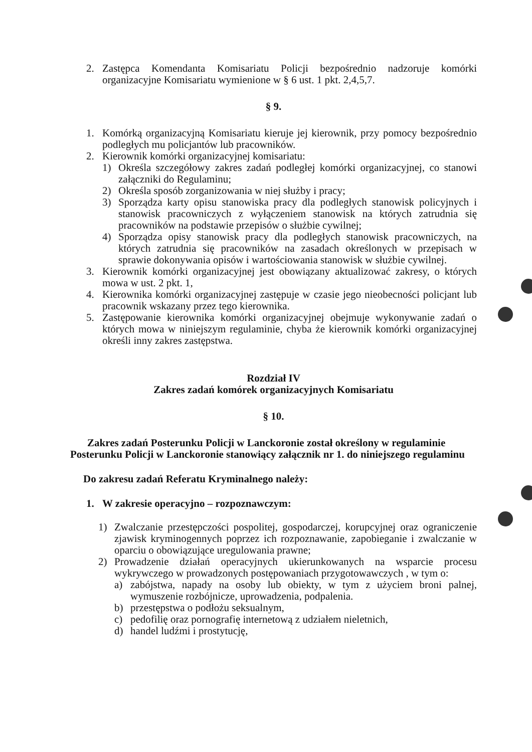2. Zastępca Komendanta Komisariatu Policji bezpośrednio nadzoruje komórki organizacyjne Komisariatu wymienione w § 6 ust. 1 pkt. 2,4,5,7.
§ 9.
1. Komórką organizacyjną Komisariatu kieruje jej kierownik, przy pomocy bezpośrednio podległych mu policjantów lub pracowników.
2. Kierownik komórki organizacyjnej komisariatu:
1) Określa szczegółowy zakres zadań podległej komórki organizacyjnej, co stanowi załączniki do Regulaminu;
2) Określa sposób zorganizowania w niej służby i pracy;
3) Sporządza karty opisu stanowiska pracy dla podległych stanowisk policyjnych i stanowisk pracowniczych z wyłączeniem stanowisk na których zatrudnia się pracowników na podstawie przepisów o służbie cywilnej;
4) Sporządza opisy stanowisk pracy dla podległych stanowisk pracowniczych, na których zatrudnia się pracowników na zasadach określonych w przepisach w sprawie dokonywania opisów i wartościowania stanowisk w służbie cywilnej.
3. Kierownik komórki organizacyjnej jest obowiązany aktualizować zakresy, o których mowa w ust. 2 pkt. 1,
4. Kierownika komórki organizacyjnej zastępuje w czasie jego nieobecności policjant lub pracownik wskazany przez tego kierownika.
5. Zastępowanie kierownika komórki organizacyjnej obejmuje wykonywanie zadań o których mowa w niniejszym regulaminie, chyba że kierownik komórki organizacyjnej określi inny zakres zastępstwa.
Rozdział IV
Zakres zadań komórek organizacyjnych Komisariatu
§ 10.
Zakres zadań Posterunku Policji w Lanckoronie został określony w regulaminie Posterunku Policji w Lanckoronie stanowiący załącznik nr 1. do niniejszego regulaminu
Do zakresu zadań Referatu Kryminalnego należy:
1. W zakresie operacyjno – rozpoznawczym:
1) Zwalczanie przestępczości pospolitej, gospodarczej, korupcyjnej oraz ograniczenie zjawisk kryminogennych poprzez ich rozpoznawanie, zapobieganie i zwalczanie w oparciu o obowiązujące uregulowania prawne;
2) Prowadzenie działań operacyjnych ukierunkowanych na wsparcie procesu wykrywczego w prowadzonych postępowaniach przygotowawczych , w tym o:
a) zabójstwa, napady na osoby lub obiekty, w tym z użyciem broni palnej, wymuszenie rozbójnicze, uprowadzenia, podpalenia.
b) przestępstwa o podłożu seksualnym,
c) pedofilię oraz pornografię internetową z udziałem nieletnich,
d) handel ludźmi i prostytucję,